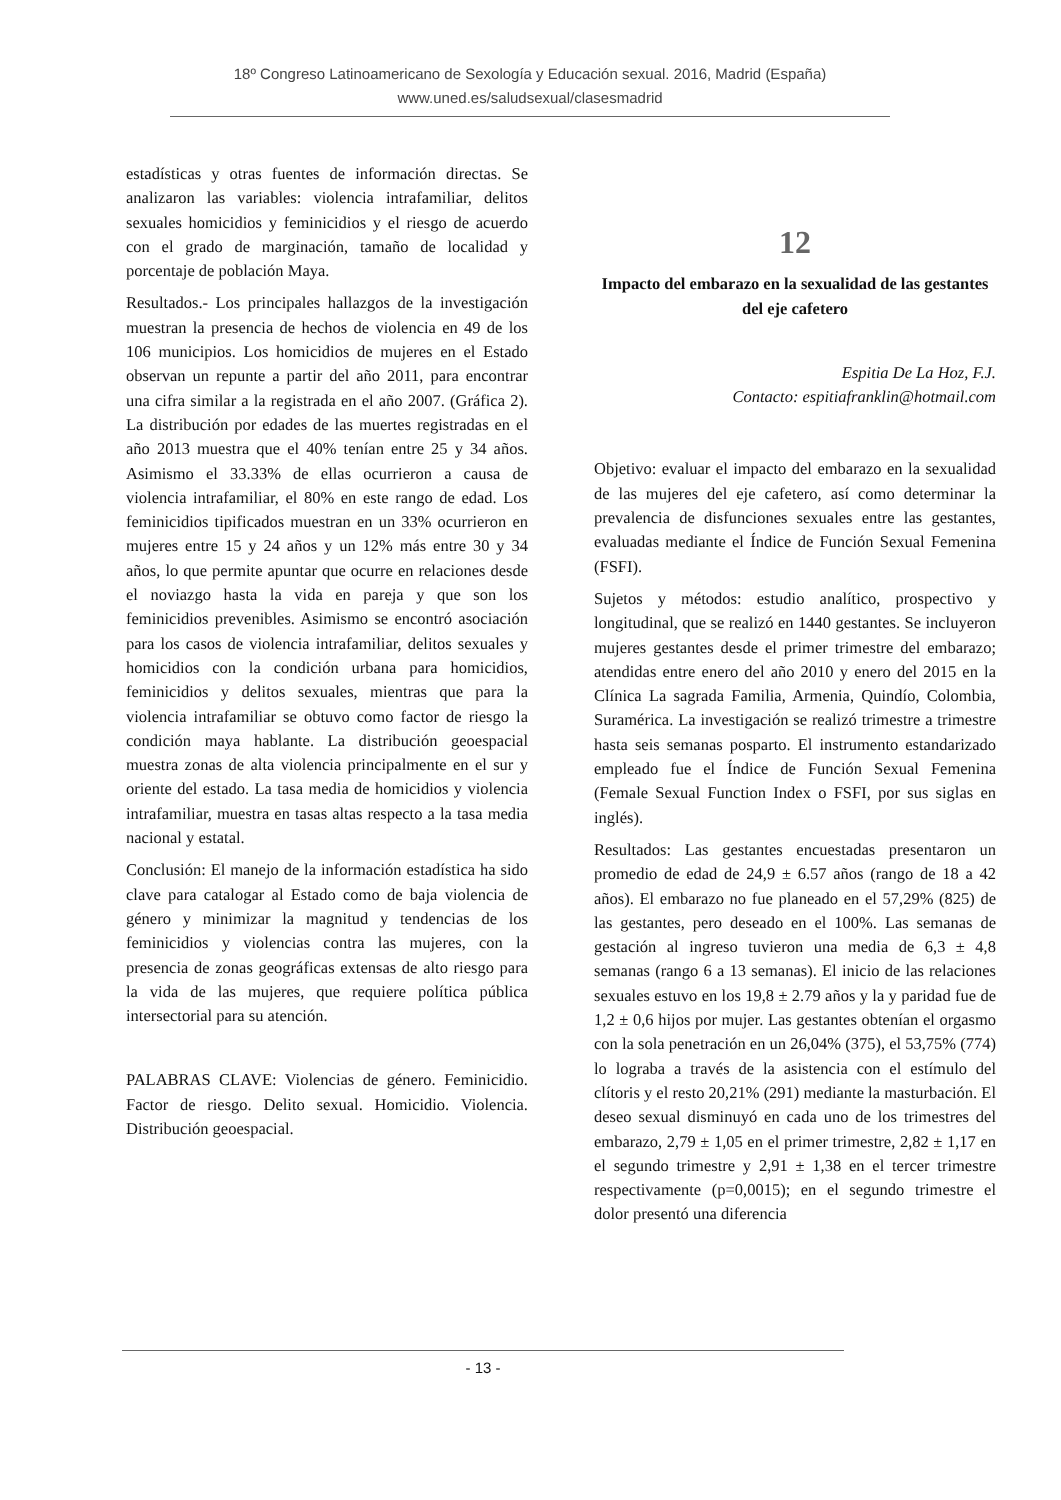18º Congreso Latinoamericano de Sexología y Educación sexual. 2016, Madrid (España)
www.uned.es/saludsexual/clasesmadrid
estadísticas y otras fuentes de información directas. Se analizaron las variables: violencia intrafamiliar, delitos sexuales homicidios y feminicidios y el riesgo de acuerdo con el grado de marginación, tamaño de localidad y porcentaje de población Maya.
Resultados.- Los principales hallazgos de la investigación muestran la presencia de hechos de violencia en 49 de los 106 municipios. Los homicidios de mujeres en el Estado observan un repunte a partir del año 2011, para encontrar una cifra similar a la registrada en el año 2007. (Gráfica 2). La distribución por edades de las muertes registradas en el año 2013 muestra que el 40% tenían entre 25 y 34 años. Asimismo el 33.33% de ellas ocurrieron a causa de violencia intrafamiliar, el 80% en este rango de edad. Los feminicidios tipificados muestran en un 33% ocurrieron en mujeres entre 15 y 24 años y un 12% más entre 30 y 34 años, lo que permite apuntar que ocurre en relaciones desde el noviazgo hasta la vida en pareja y que son los feminicidios prevenibles. Asimismo se encontró asociación para los casos de violencia intrafamiliar, delitos sexuales y homicidios con la condición urbana para homicidios, feminicidios y delitos sexuales, mientras que para la violencia intrafamiliar se obtuvo como factor de riesgo la condición maya hablante. La distribución geoespacial muestra zonas de alta violencia principalmente en el sur y oriente del estado. La tasa media de homicidios y violencia intrafamiliar, muestra en tasas altas respecto a la tasa media nacional y estatal.
Conclusión: El manejo de la información estadística ha sido clave para catalogar al Estado como de baja violencia de género y minimizar la magnitud y tendencias de los feminicidios y violencias contra las mujeres, con la presencia de zonas geográficas extensas de alto riesgo para la vida de las mujeres, que requiere política pública intersectorial para su atención.
PALABRAS CLAVE: Violencias de género. Feminicidio. Factor de riesgo. Delito sexual. Homicidio. Violencia. Distribución geoespacial.
12
Impacto del embarazo en la sexualidad de las gestantes del eje cafetero
Espitia De La Hoz, F.J.
Contacto: espitiafranklin@hotmail.com
Objetivo: evaluar el impacto del embarazo en la sexualidad de las mujeres del eje cafetero, así como determinar la prevalencia de disfunciones sexuales entre las gestantes, evaluadas mediante el Índice de Función Sexual Femenina (FSFI).
Sujetos y métodos: estudio analítico, prospectivo y longitudinal, que se realizó en 1440 gestantes. Se incluyeron mujeres gestantes desde el primer trimestre del embarazo; atendidas entre enero del año 2010 y enero del 2015 en la Clínica La sagrada Familia, Armenia, Quindío, Colombia, Suramérica. La investigación se realizó trimestre a trimestre hasta seis semanas posparto. El instrumento estandarizado empleado fue el Índice de Función Sexual Femenina (Female Sexual Function Index o FSFI, por sus siglas en inglés).
Resultados: Las gestantes encuestadas presentaron un promedio de edad de 24,9 ± 6.57 años (rango de 18 a 42 años). El embarazo no fue planeado en el 57,29% (825) de las gestantes, pero deseado en el 100%. Las semanas de gestación al ingreso tuvieron una media de 6,3 ± 4,8 semanas (rango 6 a 13 semanas). El inicio de las relaciones sexuales estuvo en los 19,8 ± 2.79 años y la y paridad fue de 1,2 ± 0,6 hijos por mujer. Las gestantes obtenían el orgasmo con la sola penetración en un 26,04% (375), el 53,75% (774) lo lograba a través de la asistencia con el estímulo del clítoris y el resto 20,21% (291) mediante la masturbación. El deseo sexual disminuyó en cada uno de los trimestres del embarazo, 2,79 ± 1,05 en el primer trimestre, 2,82 ± 1,17 en el segundo trimestre y 2,91 ± 1,38 en el tercer trimestre respectivamente (p=0,0015); en el segundo trimestre el dolor presentó una diferencia
- 13 -